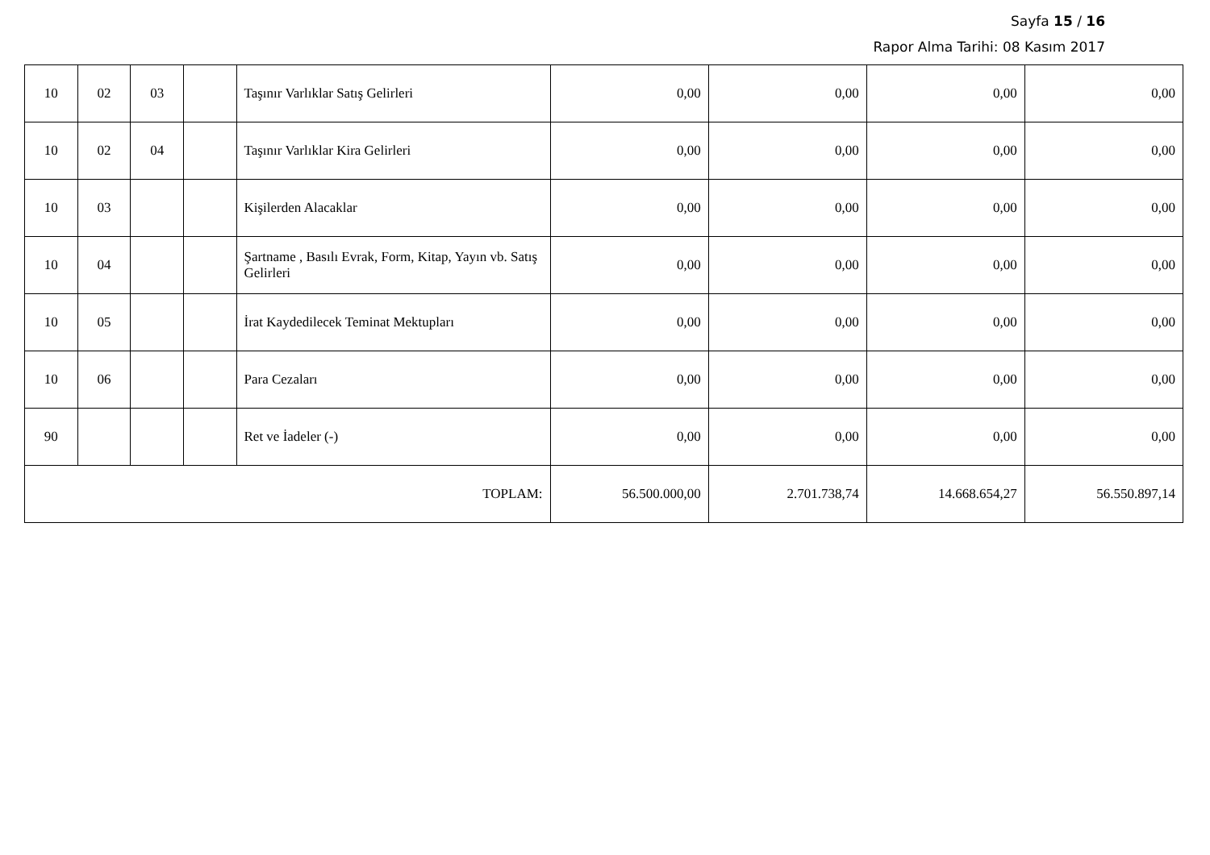Sayfa 15 / 16
Rapor Alma Tarihi: 08 Kasım 2017
| 10 | 02 | 03 | | Taşınır Varlıklar Satış Gelirleri | 0,00 | 0,00 | 0,00 | 0,00 |
| 10 | 02 | 04 | | Taşınır Varlıklar Kira Gelirleri | 0,00 | 0,00 | 0,00 | 0,00 |
| 10 | 03 | | | Kişilerden Alacaklar | 0,00 | 0,00 | 0,00 | 0,00 |
| 10 | 04 | | | Şartname , Basılı Evrak, Form, Kitap, Yayın vb. Satış Gelirleri | 0,00 | 0,00 | 0,00 | 0,00 |
| 10 | 05 | | | İrat Kaydedilecek Teminat Mektupları | 0,00 | 0,00 | 0,00 | 0,00 |
| 10 | 06 | | | Para Cezaları | 0,00 | 0,00 | 0,00 | 0,00 |
| 90 | | | | Ret ve İadeler (-) | 0,00 | 0,00 | 0,00 | 0,00 |
| TOPLAM: | | | | | 56.500.000,00 | 2.701.738,74 | 14.668.654,27 | 56.550.897,14 |